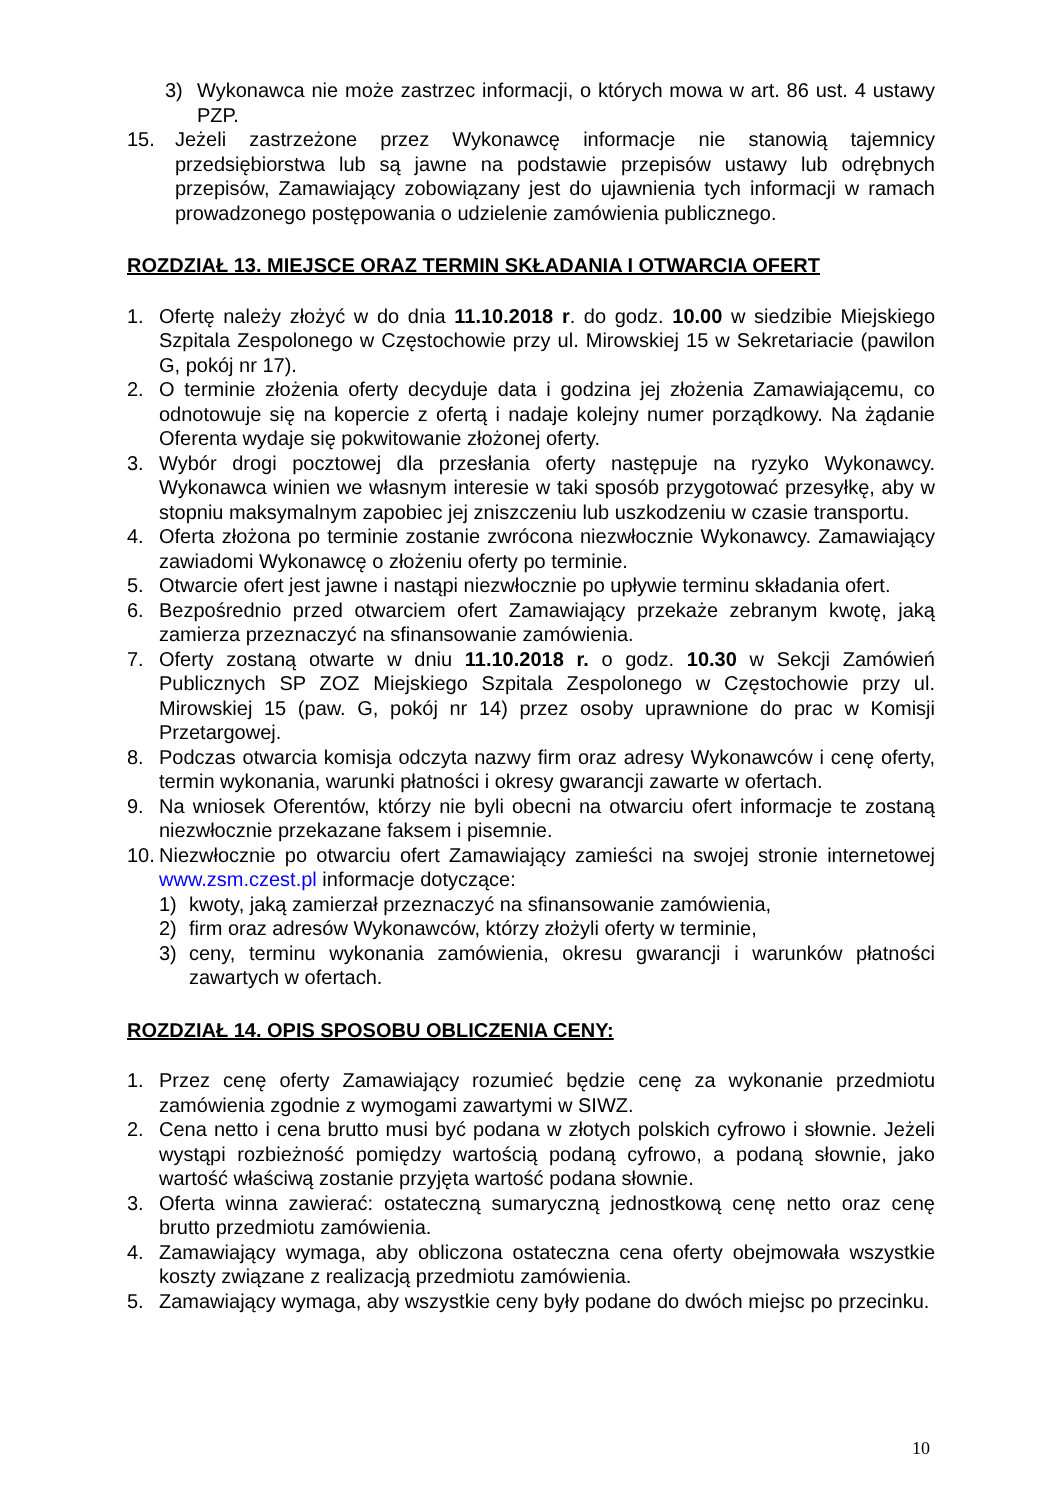3) Wykonawca nie może zastrzec informacji, o których mowa w art. 86 ust. 4 ustawy PZP.
15. Jeżeli zastrzeżone przez Wykonawcę informacje nie stanowią tajemnicy przedsiębiorstwa lub są jawne na podstawie przepisów ustawy lub odrębnych przepisów, Zamawiający zobowiązany jest do ujawnienia tych informacji w ramach prowadzonego postępowania o udzielenie zamówienia publicznego.
ROZDZIAŁ 13. MIEJSCE ORAZ TERMIN SKŁADANIA I OTWARCIA OFERT
1. Ofertę należy złożyć w do dnia 11.10.2018 r. do godz. 10.00 w siedzibie Miejskiego Szpitala Zespolonego w Częstochowie przy ul. Mirowskiej 15 w Sekretariacie (pawilon G, pokój nr 17).
2. O terminie złożenia oferty decyduje data i godzina jej złożenia Zamawiającemu, co odnotowuje się na kopercie z ofertą i nadaje kolejny numer porządkowy. Na żądanie Oferenta wydaje się pokwitowanie złożonej oferty.
3. Wybór drogi pocztowej dla przesłania oferty następuje na ryzyko Wykonawcy. Wykonawca winien we własnym interesie w taki sposób przygotować przesyłkę, aby w stopniu maksymalnym zapobiec jej zniszczeniu lub uszkodzeniu w czasie transportu.
4. Oferta złożona po terminie zostanie zwrócona niezwłocznie Wykonawcy. Zamawiający zawiadomi Wykonawcę o złożeniu oferty po terminie.
5. Otwarcie ofert jest jawne i nastąpi niezwłocznie po upływie terminu składania ofert.
6. Bezpośrednio przed otwarciem ofert Zamawiający przekaże zebranym kwotę, jaką zamierza przeznaczyć na sfinansowanie zamówienia.
7. Oferty zostaną otwarte w dniu 11.10.2018 r. o godz. 10.30 w Sekcji Zamówień Publicznych SP ZOZ Miejskiego Szpitala Zespolonego w Częstochowie przy ul. Mirowskiej 15 (paw. G, pokój nr 14) przez osoby uprawnione do prac w Komisji Przetargowej.
8. Podczas otwarcia komisja odczyta nazwy firm oraz adresy Wykonawców i cenę oferty, termin wykonania, warunki płatności i okresy gwarancji zawarte w ofertach.
9. Na wniosek Oferentów, którzy nie byli obecni na otwarciu ofert informacje te zostaną niezwłocznie przekazane faksem i pisemnie.
10. Niezwłocznie po otwarciu ofert Zamawiający zamieści na swojej stronie internetowej www.zsm.czest.pl informacje dotyczące:
1) kwoty, jaką zamierzał przeznaczyć na sfinansowanie zamówienia,
2) firm oraz adresów Wykonawców, którzy złożyli oferty w terminie,
3) ceny, terminu wykonania zamówienia, okresu gwarancji i warunków płatności zawartych w ofertach.
ROZDZIAŁ 14. OPIS SPOSOBU OBLICZENIA CENY:
1. Przez cenę oferty Zamawiający rozumieć będzie cenę za wykonanie przedmiotu zamówienia zgodnie z wymogami zawartymi w SIWZ.
2. Cena netto i cena brutto musi być podana w złotych polskich cyfrowo i słownie. Jeżeli wystąpi rozbieżność pomiędzy wartością podaną cyfrowo, a podaną słownie, jako wartość właściwą zostanie przyjęta wartość podana słownie.
3. Oferta winna zawierać: ostateczną sumaryczną jednostkową cenę netto oraz cenę brutto przedmiotu zamówienia.
4. Zamawiający wymaga, aby obliczona ostateczna cena oferty obejmowała wszystkie koszty związane z realizacją przedmiotu zamówienia.
5. Zamawiający wymaga, aby wszystkie ceny były podane do dwóch miejsc po przecinku.
10